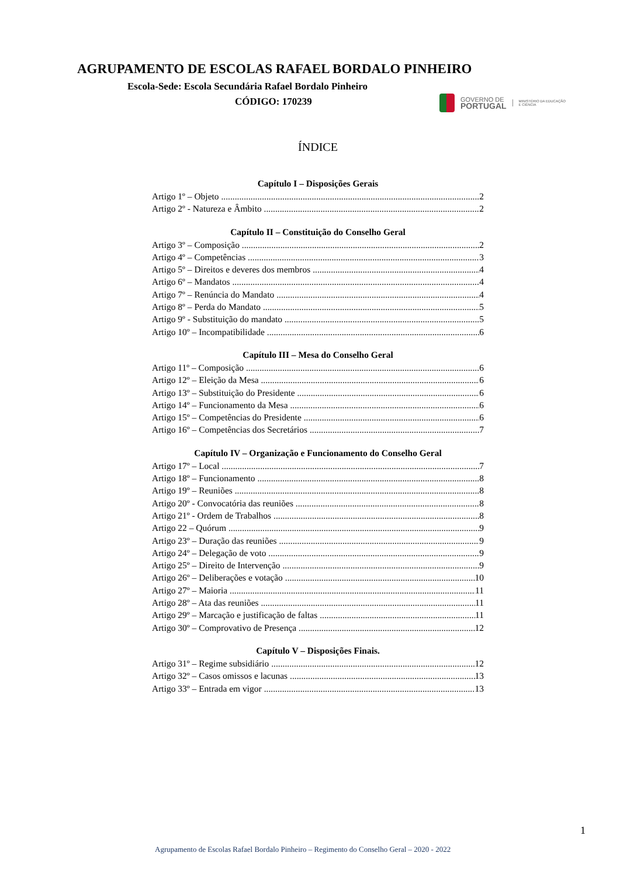AGRUPAMENTO DE ESCOLAS RAFAEL BORDALO PINHEIRO
Escola-Sede: Escola Secundária Rafael Bordalo Pinheiro
CÓDIGO: 170239
GOVERNO DE
PORTUGAL
MINISTÉRIO DA EDUCAÇÃO
E CIÊNCIA
ÍNDICE
Capítulo I – Disposições Gerais
Artigo 1º – Objeto 2
Artigo 2º - Natureza e Âmbito 2
Capítulo II – Constituição do Conselho Geral
Artigo 3º – Composição 2
Artigo 4º – Competências 3
Artigo 5º – Direitos e deveres dos membros 4
Artigo 6º – Mandatos 4
Artigo 7º – Renúncia do Mandato 4
Artigo 8º – Perda do Mandato 5
Artigo 9º - Substituição do mandato 5
Artigo 10º – Incompatibilidade 6
Capítulo III – Mesa do Conselho Geral
Artigo 11º – Composição 6
Artigo 12º – Eleição da Mesa 6
Artigo 13º – Substituição do Presidente 6
Artigo 14º – Funcionamento da Mesa 6
Artigo 15º – Competências do Presidente 6
Artigo 16º – Competências dos Secretários 7
Capítulo IV – Organização e Funcionamento do Conselho Geral
Artigo 17º – Local 7
Artigo 18º – Funcionamento 8
Artigo 19º – Reuniões 8
Artigo 20º - Convocatória das reuniões 8
Artigo 21º - Ordem de Trabalhos 8
Artigo 22 – Quórum 9
Artigo 23º – Duração das reuniões 9
Artigo 24º – Delegação de voto 9
Artigo 25º – Direito de Intervenção 9
Artigo 26º – Deliberações e votação 10
Artigo 27º – Maioria 11
Artigo 28º – Ata das reuniões 11
Artigo 29º – Marcação e justificação de faltas 11
Artigo 30º – Comprovativo de Presença 12
Capítulo V – Disposições Finais.
Artigo 31º – Regime subsidiário 12
Artigo 32º – Casos omissos e lacunas 13
Artigo 33º – Entrada em vigor 13
1
Agrupamento de Escolas Rafael Bordalo Pinheiro – Regimento do Conselho Geral – 2020 - 2022